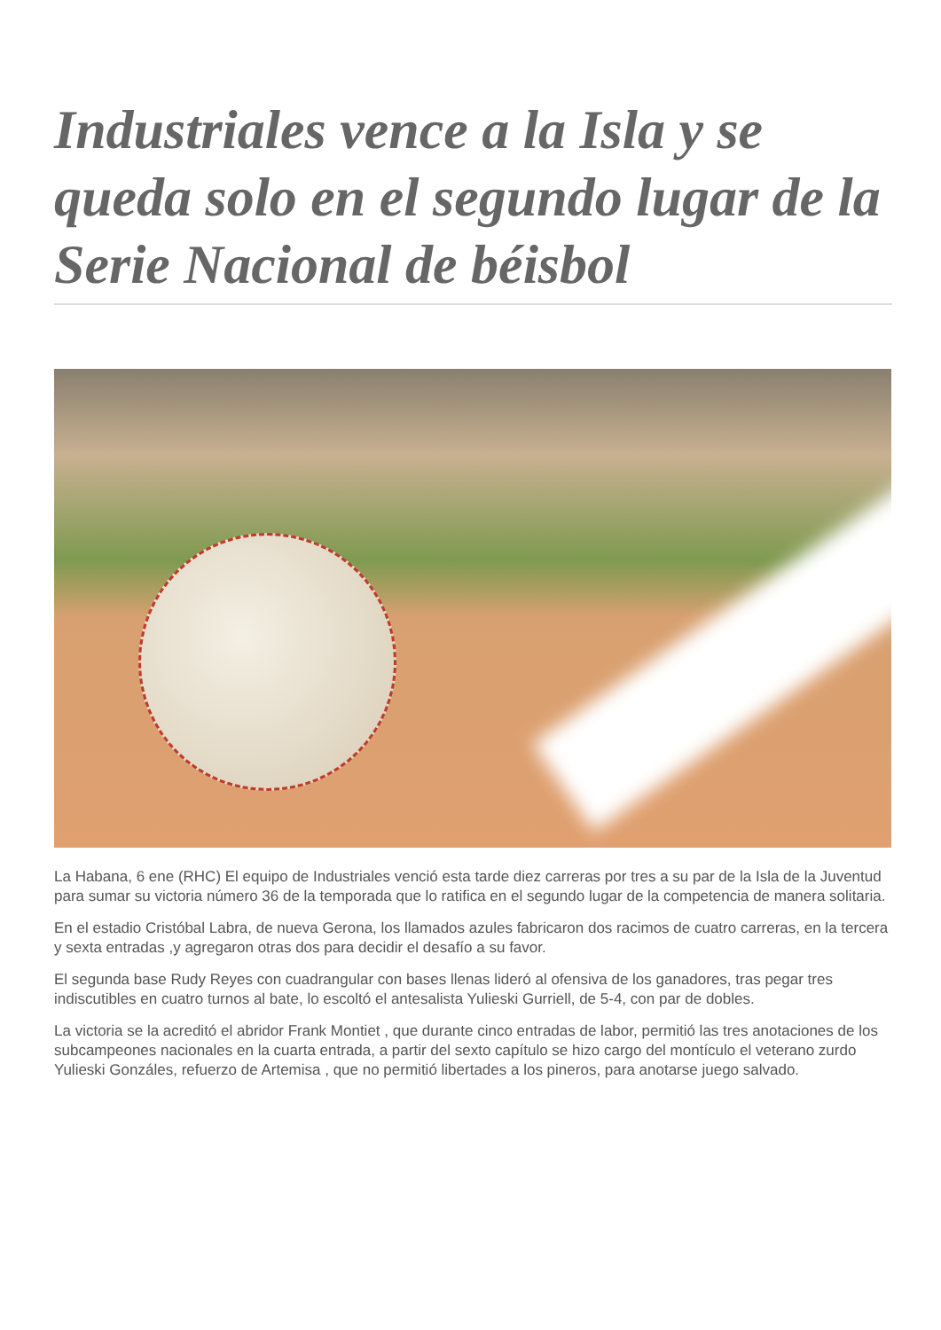Industriales vence a la Isla y se queda solo en el segundo lugar de la Serie Nacional de béisbol
La Habana, 6 ene (RHC) El equipo de Industriales venció esta tarde diez carreras por tres a su par de la Isla de la Juventud para sumar su victoria número 36 de la temporada que lo ratifica en el segundo lugar de la competencia de manera solitaria.
En el estadio Cristóbal Labra, de nueva Gerona, los llamados azules fabricaron dos racimos de cuatro carreras, en la tercera y sexta entradas ,y agregaron otras dos para decidir el desafío a su favor.
El segunda base Rudy Reyes con cuadrangular con bases llenas lideró al ofensiva de los ganadores, tras pegar tres indiscutibles en cuatro turnos al bate, lo escoltó el antesalista Yulieski Gurriell, de 5-4, con par de dobles.
La victoria se la acreditó el abridor Frank Montiet , que durante cinco entradas de labor, permitió las tres anotaciones de los subcampeones nacionales en la cuarta entrada, a partir del sexto capítulo se hizo cargo del montículo el veterano zurdo Yulieski Gonzáles, refuerzo de Artemisa , que no permitió libertades a los pineros, para anotarse juego salvado.